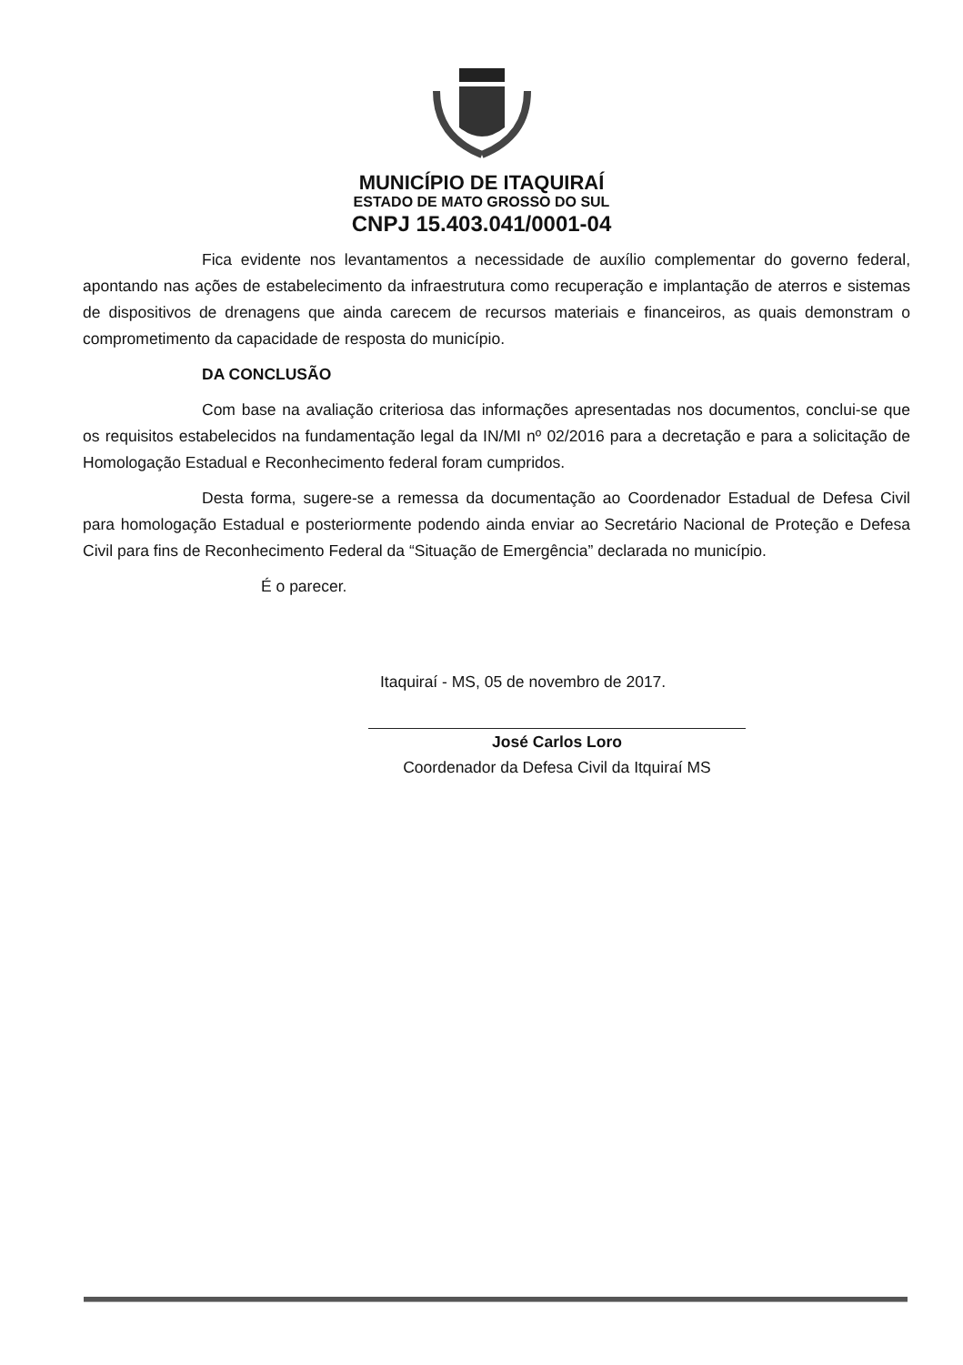MUNICÍPIO DE ITAQUIRAÍ
ESTADO DE MATO GROSSO DO SUL
CNPJ 15.403.041/0001-04
Fica evidente nos levantamentos a necessidade de auxílio complementar do governo federal, apontando nas ações de estabelecimento da infraestrutura como recuperação e implantação de aterros e sistemas de dispositivos de drenagens que ainda carecem de recursos materiais e financeiros, as quais demonstram o comprometimento da capacidade de resposta do município.
DA CONCLUSÃO
Com base na avaliação criteriosa das informações apresentadas nos documentos, conclui-se que os requisitos estabelecidos na fundamentação legal da IN/MI nº 02/2016 para a decretação e para a solicitação de Homologação Estadual e Reconhecimento federal foram cumpridos.
Desta forma, sugere-se a remessa da documentação ao Coordenador Estadual de Defesa Civil para homologação Estadual e posteriormente podendo ainda enviar ao Secretário Nacional de Proteção e Defesa Civil para fins de Reconhecimento Federal da “Situação de Emergência” declarada no município.
É o parecer.
Itaquiraí - MS, 05 de novembro de 2017.
José Carlos Loro
Coordenador da Defesa Civil da Itquiraí MS